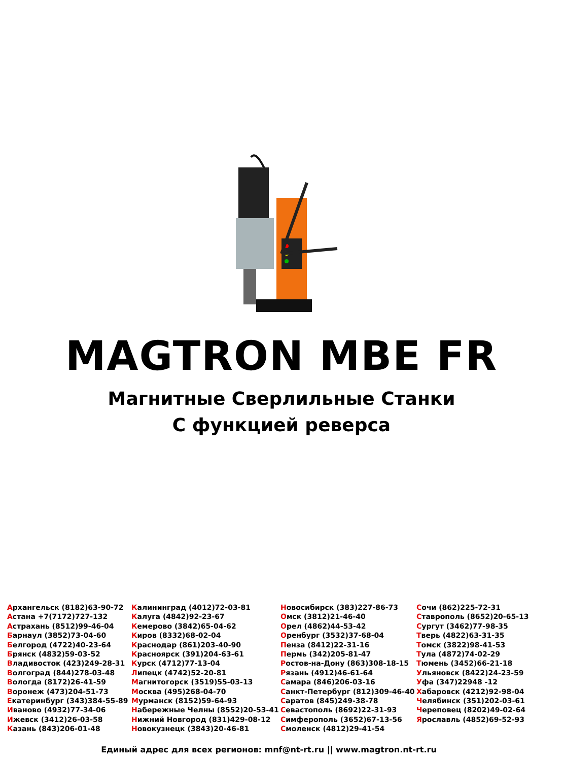MAGTRON MBE FR
Магнитные Сверлильные Станки
С функцией реверса
Архангельск (8182)63-90-72
Астана +7(7172)727-132
Астрахань (8512)99-46-04
Барнаул (3852)73-04-60
Белгород (4722)40-23-64
Брянск (4832)59-03-52
Владивосток (423)249-28-31
Волгоград (844)278-03-48
Вологда (8172)26-41-59
Воронеж (473)204-51-73
Екатеринбург (343)384-55-89
Иваново (4932)77-34-06
Ижевск (3412)26-03-58
Казань (843)206-01-48
Калининград (4012)72-03-81
Калуга (4842)92-23-67
Кемерово (3842)65-04-62
Киров (8332)68-02-04
Краснодар (861)203-40-90
Красноярск (391)204-63-61
Курск (4712)77-13-04
Липецк (4742)52-20-81
Магнитогорск (3519)55-03-13
Москва (495)268-04-70
Мурманск (8152)59-64-93
Набережные Челны (8552)20-53-41
Нижний Новгород (831)429-08-12
Новокузнецк (3843)20-46-81
Новосибирск (383)227-86-73
Омск (3812)21-46-40
Орел (4862)44-53-42
Оренбург (3532)37-68-04
Пенза (8412)22-31-16
Пермь (342)205-81-47
Ростов-на-Дону (863)308-18-15
Рязань (4912)46-61-64
Самара (846)206-03-16
Санкт-Петербург (812)309-46-40
Саратов (845)249-38-78
Севастополь (8692)22-31-93
Симферополь (3652)67-13-56
Смоленск (4812)29-41-54
Сочи (862)225-72-31
Ставрополь (8652)20-65-13
Сургут (3462)77-98-35
Тверь (4822)63-31-35
Томск (3822)98-41-53
Тула (4872)74-02-29
Тюмень (3452)66-21-18
Ульяновск (8422)24-23-59
Уфа (347)22948 -12
Хабаровск (4212)92-98-04
Челябинск (351)202-03-61
Череповец (8202)49-02-64
Ярославль (4852)69-52-93
Единый адрес для всех регионов: mnf@nt-rt.ru || www.magtron.nt-rt.ru